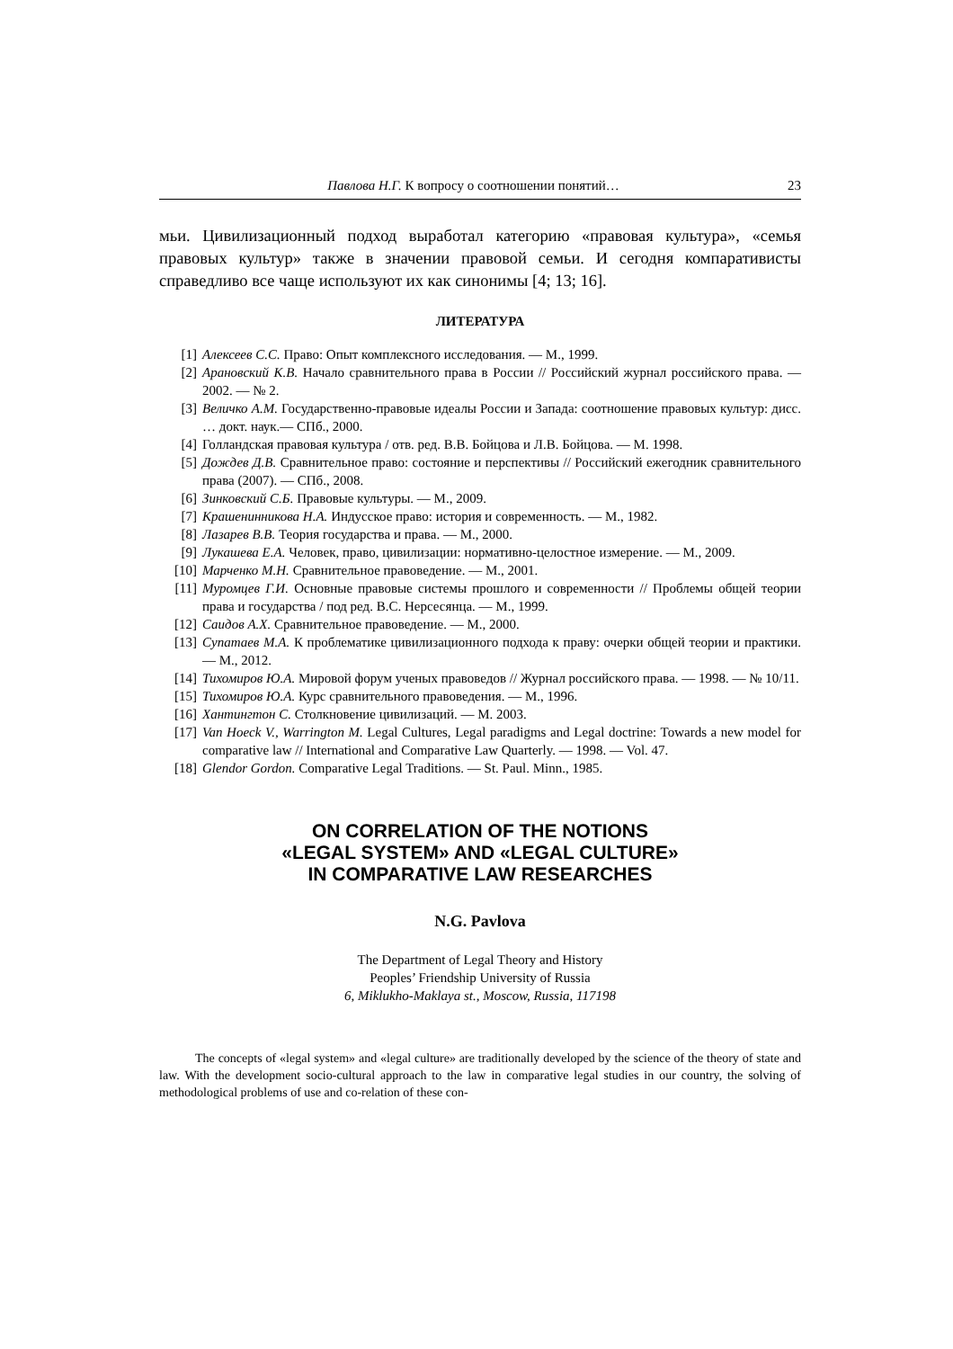Павлова Н.Г. К вопросу о соотношении понятий… 23
мьи. Цивилизационный подход выработал категорию «правовая культура», «семья правовых культур» также в значении правовой семьи. И сегодня компаративисты справедливо все чаще используют их как синонимы [4; 13; 16].
ЛИТЕРАТУРА
[1] Алексеев С.С. Право: Опыт комплексного исследования. — М., 1999.
[2] Арановский К.В. Начало сравнительного права в России // Российский журнал российского права. — 2002. — № 2.
[3] Величко А.М. Государственно-правовые идеалы России и Запада: соотношение правовых культур: дисс. … докт. наук.— СПб., 2000.
[4] Голландская правовая культура / отв. ред. В.В. Бойцова и Л.В. Бойцова. — М. 1998.
[5] Дождев Д.В. Сравнительное право: состояние и перспективы // Российский ежегодник сравнительного права (2007). — СПб., 2008.
[6] Зинковский С.Б. Правовые культуры. — М., 2009.
[7] Крашенинникова Н.А. Индусское право: история и современность. — М., 1982.
[8] Лазарев В.В. Теория государства и права. — М., 2000.
[9] Лукашева Е.А. Человек, право, цивилизации: нормативно-целостное измерение. — М., 2009.
[10] Марченко М.Н. Сравнительное правоведение. — М., 2001.
[11] Муромцев Г.И. Основные правовые системы прошлого и современности // Проблемы общей теории права и государства / под ред. В.С. Нерсесянца. — М., 1999.
[12] Саидов А.Х. Сравнительное правоведение. — М., 2000.
[13] Супатаев М.А. К проблематике цивилизационного подхода к праву: очерки общей теории и практики. — М., 2012.
[14] Тихомиров Ю.А. Мировой форум ученых правоведов // Журнал российского права. — 1998. — № 10/11.
[15] Тихомиров Ю.А. Курс сравнительного правоведения. — М., 1996.
[16] Хантингтон С. Столкновение цивилизаций. — М. 2003.
[17] Van Hoeck V., Warrington M. Legal Cultures, Legal paradigms and Legal doctrine: Towards a new model for comparative law // International and Comparative Law Quarterly. — 1998. — Vol. 47.
[18] Glendor Gordon. Comparative Legal Traditions. — St. Paul. Minn., 1985.
ON CORRELATION OF THE NOTIONS
«LEGAL SYSTEM» AND «LEGAL CULTURE»
IN COMPARATIVE LAW RESEARCHES
N.G. Pavlova
The Department of Legal Theory and History
Peoples’ Friendship University of Russia
6, Miklukho-Maklaya st., Moscow, Russia, 117198
The concepts of «legal system» and «legal culture» are traditionally developed by the science of the theory of state and law. With the development socio-cultural approach to the law in comparative legal studies in our country, the solving of methodological problems of use and co-relation of these con-